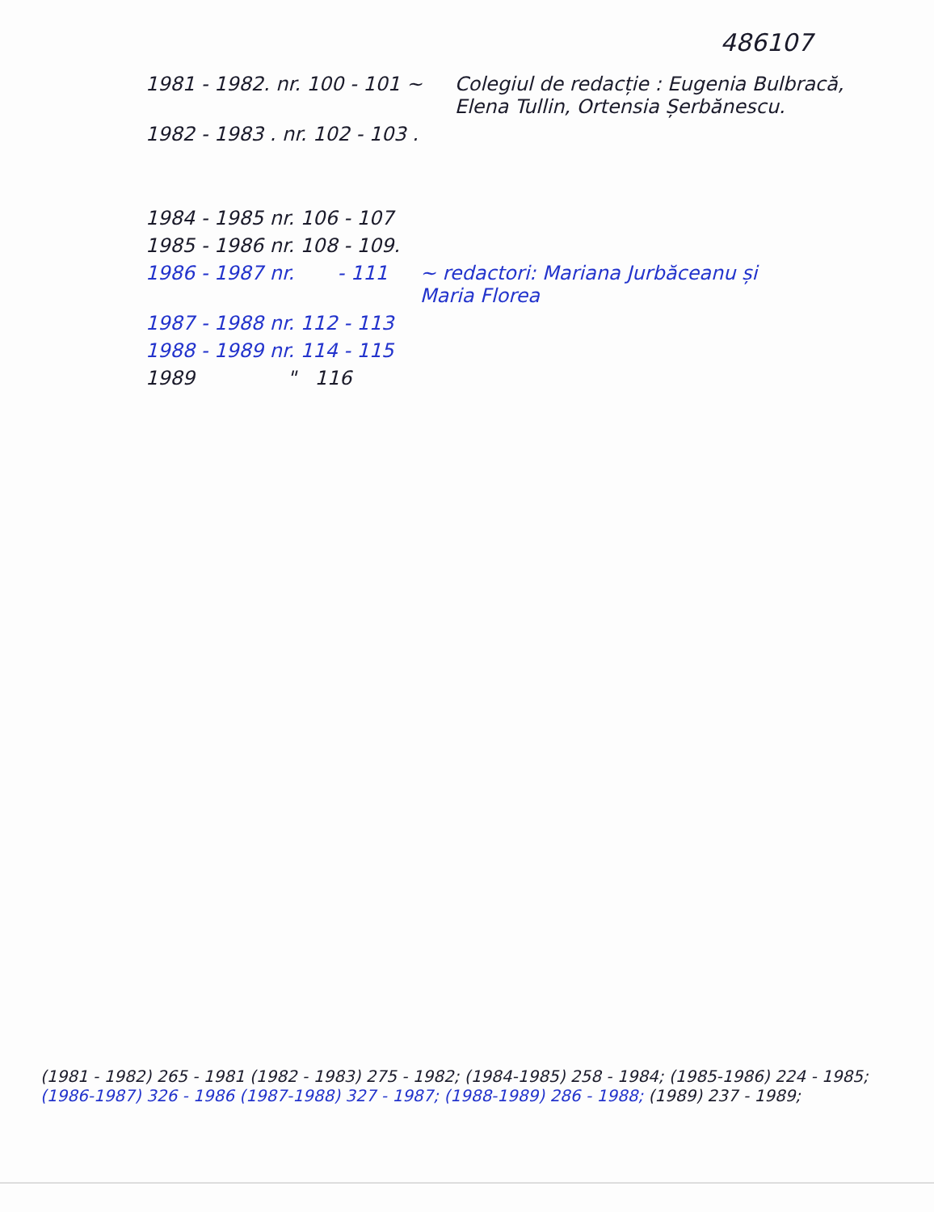486107
1981 - 1982. nr. 100 - 101 ~ Colegiul de redacție : Eugenia Bulbracă,
Elena Tullin, Ortensia Șerbănescu.
1982 - 1983 . nr. 102 - 103 .
1984 - 1985 nr. 106 - 107
1985 - 1986 nr. 108 - 109.
1986 - 1987 nr. - 111 ~ redactori: Mariana Jurbăceanu și
Maria Florea
1987 - 1988 nr. 112 - 113
1988 - 1989 nr. 114 - 115
1989 " 116
(1981 - 1982) 265 - 1981 (1982 - 1983) 275 - 1982; (1984-1985) 258 - 1984; (1985-1986) 224 - 1985;
(1986-1987) 326 - 1986 (1987-1988) 327 - 1987; (1988-1989) 286 - 1988; (1989) 237 - 1989;